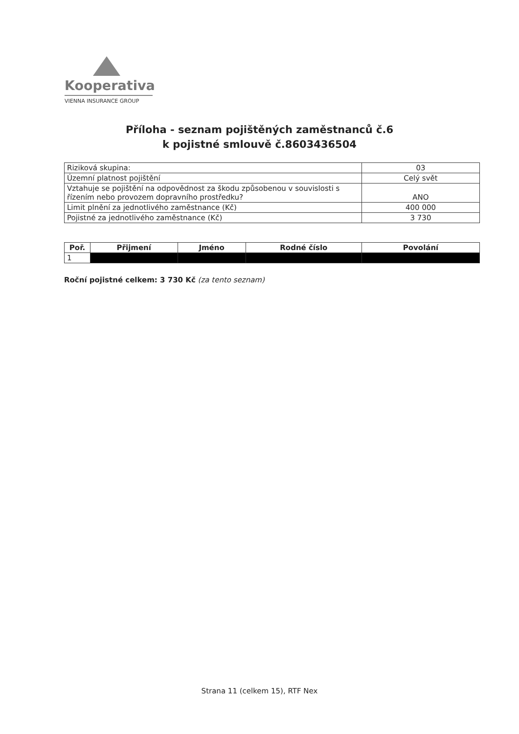Kooperativa
VIENNA INSURANCE GROUP
Příloha - seznam pojištěných zaměstnanců č.6
k pojistné smlouvě č.8603436504
| Riziková skupina: | 03 |
| Územní platnost pojištění | Celý svět |
| Vztahuje se pojištění na odpovědnost za škodu způsobenou v souvislosti s řízením nebo provozem dopravního prostředku? | ANO |
| Limit plnění za jednotlivého zaměstnance (Kč) | 400 000 |
| Pojistné za jednotlivého zaměstnance (Kč) | 3 730 |
| Poř. | Přijmení | Jméno | Rodné číslo | Povolání |
| --- | --- | --- | --- | --- |
| 1 | | | | |
Roční pojistné celkem: 3 730 Kč (za tento seznam)
Strana 11 (celkem 15), RTF Nex